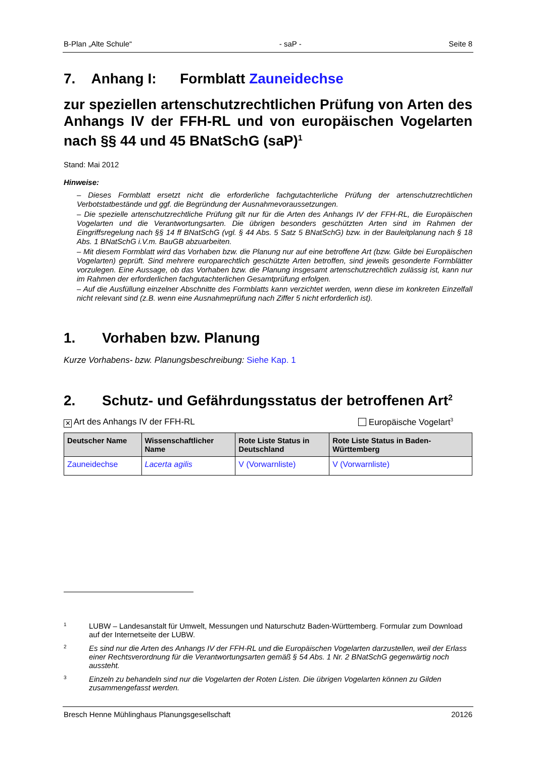B-Plan „Alte Schule“- saP - Seite 8
7. Anhang I: Formblatt Zauneidechse
zur speziellen artenschutzrechtlichen Prüfung von Arten des Anhangs IV der FFH-RL und von europäischen Vogel­arten nach §§ 44 und 45 BNatSchG (saP)<sup>1</sup>
Stand: Mai 2012
Hinweise:
– Dieses Formblatt ersetzt nicht die erforderliche fachgutachterliche Prüfung der artenschutzrechtlichen Verbotstatbestände und ggf. die Begründung der Ausnahmevoraussetzungen.
– Die spezielle artenschutzrechtliche Prüfung gilt nur für die Arten des Anhangs IV der FFH-RL, die Europäischen Vogelarten und die Verantwortungsarten. Die übrigen besonders geschützten Arten sind im Rahmen der Eingriffsregelung nach §§ 14 ff BNatSchG (vgl. § 44 Abs. 5 Satz 5 BNatSchG) bzw. in der Bauleitplanung nach § 18 Abs. 1 BNatSchG i.V.m. BauGB abzuarbeiten.
– Mit diesem Formblatt wird das Vorhaben bzw. die Planung nur auf eine betroffene Art (bzw. Gilde bei Europäischen Vogelarten) geprüft. Sind mehrere europarechtlich geschützte Arten betroffen, sind jeweils gesonderte Formblätter vorzulegen. Eine Aussage, ob das Vorhaben bzw. die Planung insgesamt artenschutzrechtlich zulässig ist, kann nur im Rahmen der erforderlichen fachgutachterlichen Gesamtprüfung erfolgen.
– Auf die Ausfüllung einzelner Abschnitte des Formblatts kann verzichtet werden, wenn diese im konkreten Einzelfall nicht relevant sind (z.B. wenn eine Ausnahmeprüfung nach Ziffer 5 nicht erforderlich ist).
1. Vorhaben bzw. Planung
Kurze Vorhabens- bzw. Planungsbeschreibung: Siehe Kap. 1
2. Schutz- und Gefährdungsstatus der betroffenen Art<sup>2</sup>
✕ Art des Anhangs IV der FFH-RL Europäische Vogelart<sup>3</sup>
| Deutscher Name | Wissenschaftlicher Name | Rote Liste Status in Deutschland | Rote Liste Status in Baden-Württemberg |
| --- | --- | --- | --- |
| Zauneidechse | Lacerta agilis | V (Vorwarnliste) | V (Vorwarnliste) |
1 LUBW – Landesanstalt für Umwelt, Messungen und Naturschutz Baden-Württemberg. Formular zum Download auf der Internetseite der LUBW.
2 Es sind nur die Arten des Anhangs IV der FFH-RL und die Europäischen Vogelarten darzustellen, weil der Erlass einer Rechtsverordnung für die Verantwortungsarten gemäß § 54 Abs. 1 Nr. 2 BNatSchG gegenwärtig noch aussteht.
3 Einzeln zu behandeln sind nur die Vogelarten der Roten Listen. Die übrigen Vogelarten können zu Gilden zusammengefasst werden.
Bresch Henne Mühlinghaus Planungsgesellschaft 20126